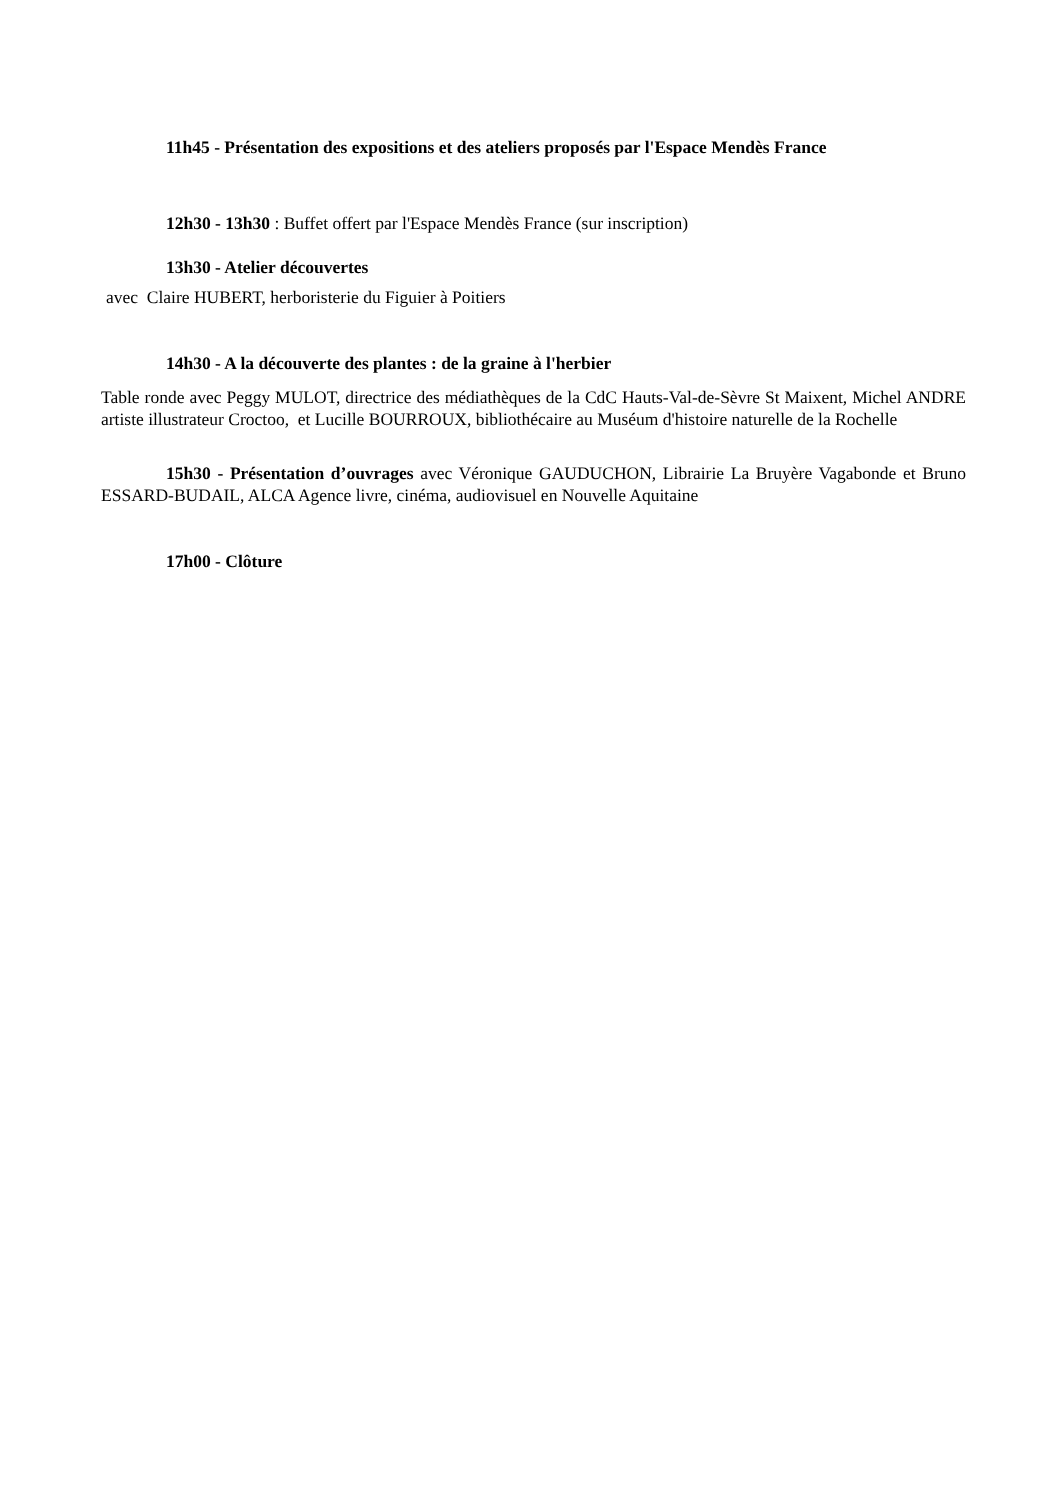11h45 - Présentation des expositions et des ateliers proposés par l'Espace Mendès France
12h30 - 13h30 : Buffet offert par l'Espace Mendès France (sur inscription)
13h30 - Atelier découvertes
avec Claire HUBERT, herboristerie du Figuier à Poitiers
14h30 - A la découverte des plantes : de la graine à l'herbier
Table ronde avec Peggy MULOT, directrice des médiathèques de la CdC Hauts-Val-de-Sèvre St Maixent, Michel ANDRE artiste illustrateur Croctoo, et Lucille BOURROUX, bibliothécaire au Muséum d'histoire naturelle de la Rochelle
15h30 - Présentation d’ouvrages avec Véronique GAUDUCHON, Librairie La Bruyère Vagabonde et Bruno ESSARD-BUDAIL, ALCA Agence livre, cinéma, audiovisuel en Nouvelle Aquitaine
17h00 - Clôture